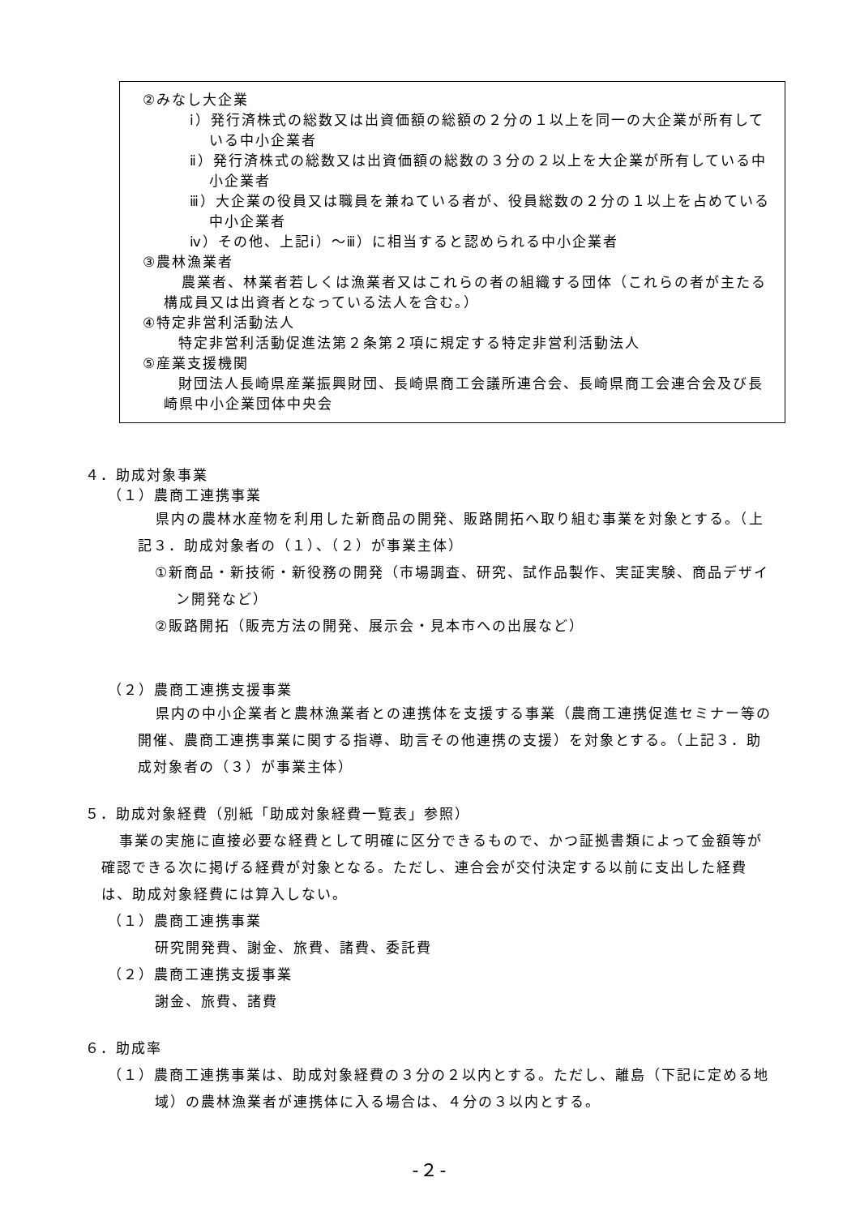②みなし大企業
ⅰ）発行済株式の総数又は出資価額の総額の２分の１以上を同一の大企業が所有している中小企業者
ⅱ）発行済株式の総数又は出資価額の総数の３分の２以上を大企業が所有している中小企業者
ⅲ）大企業の役員又は職員を兼ねている者が、役員総数の２分の１以上を占めている中小企業者
ⅳ）その他、上記ⅰ）～ⅲ）に相当すると認められる中小企業者
③農林漁業者
農業者、林業者若しくは漁業者又はこれらの者の組織する団体（これらの者が主たる構成員又は出資者となっている法人を含む。）
④特定非営利活動法人
特定非営利活動促進法第２条第２項に規定する特定非営利活動法人
⑤産業支援機関
財団法人長崎県産業振興財団、長崎県商工会議所連合会、長崎県商工会連合会及び長崎県中小企業団体中央会
４．助成対象事業
（１）農商工連携事業
県内の農林水産物を利用した新商品の開発、販路開拓へ取り組む事業を対象とする。（上記３．助成対象者の（１）、（２）が事業主体）
①新商品・新技術・新役務の開発（市場調査、研究、試作品製作、実証実験、商品デザイン開発など）
②販路開拓（販売方法の開発、展示会・見本市への出展など）
（２）農商工連携支援事業
県内の中小企業者と農林漁業者との連携体を支援する事業（農商工連携促進セミナー等の開催、農商工連携事業に関する指導、助言その他連携の支援）を対象とする。（上記３．助成対象者の（３）が事業主体）
５．助成対象経費（別紙「助成対象経費一覧表」参照）
事業の実施に直接必要な経費として明確に区分できるもので、かつ証拠書類によって金額等が確認できる次に掲げる経費が対象となる。ただし、連合会が交付決定する以前に支出した経費は、助成対象経費には算入しない。
（１）農商工連携事業
研究開発費、謝金、旅費、諸費、委託費
（２）農商工連携支援事業
謝金、旅費、諸費
６．助成率
（１）農商工連携事業は、助成対象経費の３分の２以内とする。ただし、離島（下記に定める地域）の農林漁業者が連携体に入る場合は、４分の３以内とする。
-２-